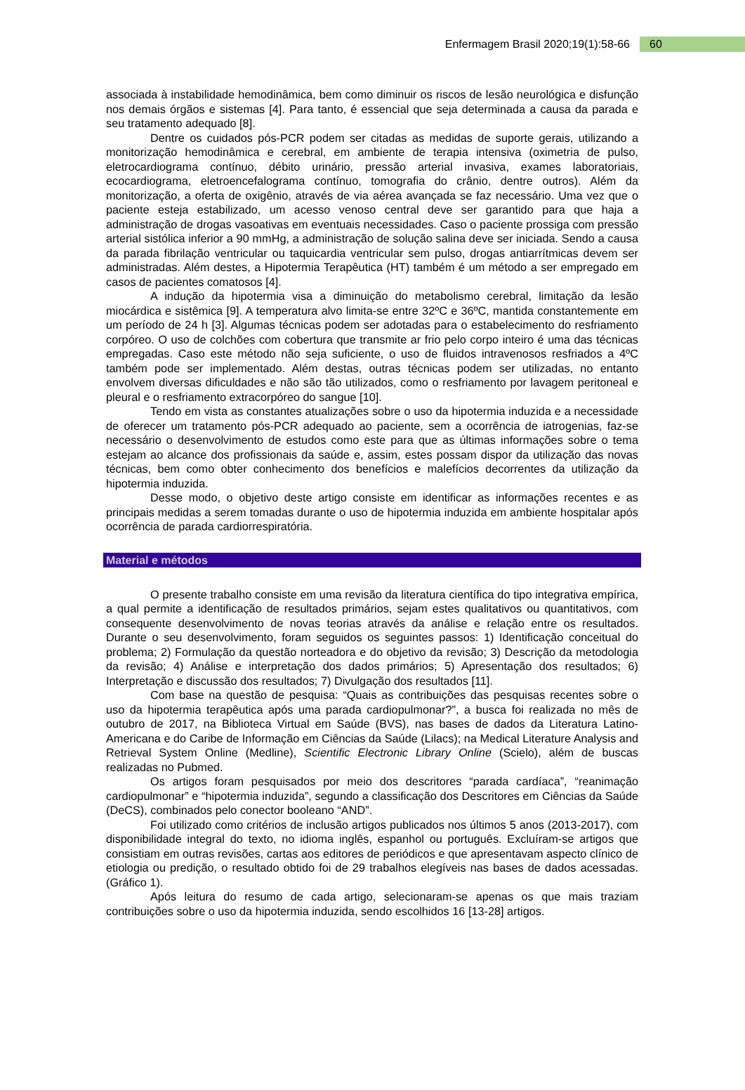Enfermagem Brasil 2020;19(1):58-66 60
associada à instabilidade hemodinâmica, bem como diminuir os riscos de lesão neurológica e disfunção nos demais órgãos e sistemas [4]. Para tanto, é essencial que seja determinada a causa da parada e seu tratamento adequado [8].
Dentre os cuidados pós-PCR podem ser citadas as medidas de suporte gerais, utilizando a monitorização hemodinâmica e cerebral, em ambiente de terapia intensiva (oximetria de pulso, eletrocardiograma contínuo, débito urinário, pressão arterial invasiva, exames laboratoriais, ecocardiograma, eletroencefalograma contínuo, tomografia do crânio, dentre outros). Além da monitorização, a oferta de oxigênio, através de via aérea avançada se faz necessário. Uma vez que o paciente esteja estabilizado, um acesso venoso central deve ser garantido para que haja a administração de drogas vasoativas em eventuais necessidades. Caso o paciente prossiga com pressão arterial sistólica inferior a 90 mmHg, a administração de solução salina deve ser iniciada. Sendo a causa da parada fibrilação ventricular ou taquicardia ventricular sem pulso, drogas antiarrítmicas devem ser administradas. Além destes, a Hipotermia Terapêutica (HT) também é um método a ser empregado em casos de pacientes comatosos [4].
A indução da hipotermia visa a diminuição do metabolismo cerebral, limitação da lesão miocárdica e sistêmica [9]. A temperatura alvo limita-se entre 32ºC e 36ºC, mantida constantemente em um período de 24 h [3]. Algumas técnicas podem ser adotadas para o estabelecimento do resfriamento corpóreo. O uso de colchões com cobertura que transmite ar frio pelo corpo inteiro é uma das técnicas empregadas. Caso este método não seja suficiente, o uso de fluidos intravenosos resfriados a 4ºC também pode ser implementado. Além destas, outras técnicas podem ser utilizadas, no entanto envolvem diversas dificuldades e não são tão utilizados, como o resfriamento por lavagem peritoneal e pleural e o resfriamento extracorpóreo do sangue [10].
Tendo em vista as constantes atualizações sobre o uso da hipotermia induzida e a necessidade de oferecer um tratamento pós-PCR adequado ao paciente, sem a ocorrência de iatrogenias, faz-se necessário o desenvolvimento de estudos como este para que as últimas informações sobre o tema estejam ao alcance dos profissionais da saúde e, assim, estes possam dispor da utilização das novas técnicas, bem como obter conhecimento dos benefícios e malefícios decorrentes da utilização da hipotermia induzida.
Desse modo, o objetivo deste artigo consiste em identificar as informações recentes e as principais medidas a serem tomadas durante o uso de hipotermia induzida em ambiente hospitalar após ocorrência de parada cardiorrespiratória.
Material e métodos
O presente trabalho consiste em uma revisão da literatura científica do tipo integrativa empírica, a qual permite a identificação de resultados primários, sejam estes qualitativos ou quantitativos, com consequente desenvolvimento de novas teorias através da análise e relação entre os resultados. Durante o seu desenvolvimento, foram seguidos os seguintes passos: 1) Identificação conceitual do problema; 2) Formulação da questão norteadora e do objetivo da revisão; 3) Descrição da metodologia da revisão; 4) Análise e interpretação dos dados primários; 5) Apresentação dos resultados; 6) Interpretação e discussão dos resultados; 7) Divulgação dos resultados [11].
Com base na questão de pesquisa: “Quais as contribuições das pesquisas recentes sobre o uso da hipotermia terapêutica após uma parada cardiopulmonar?”, a busca foi realizada no mês de outubro de 2017, na Biblioteca Virtual em Saúde (BVS), nas bases de dados da Literatura Latino-Americana e do Caribe de Informação em Ciências da Saúde (Lilacs); na Medical Literature Analysis and Retrieval System Online (Medline), Scientific Electronic Library Online (Scielo), além de buscas realizadas no Pubmed.
Os artigos foram pesquisados por meio dos descritores “parada cardíaca”, “reanimação cardiopulmonar” e “hipotermia induzida”, segundo a classificação dos Descritores em Ciências da Saúde (DeCS), combinados pelo conector booleano “AND”.
Foi utilizado como critérios de inclusão artigos publicados nos últimos 5 anos (2013-2017), com disponibilidade integral do texto, no idioma inglês, espanhol ou português. Excluíram-se artigos que consistiam em outras revisões, cartas aos editores de periódicos e que apresentavam aspecto clínico de etiologia ou predição, o resultado obtido foi de 29 trabalhos elegíveis nas bases de dados acessadas. (Gráfico 1).
Após leitura do resumo de cada artigo, selecionaram-se apenas os que mais traziam contribuições sobre o uso da hipotermia induzida, sendo escolhidos 16 [13-28] artigos.